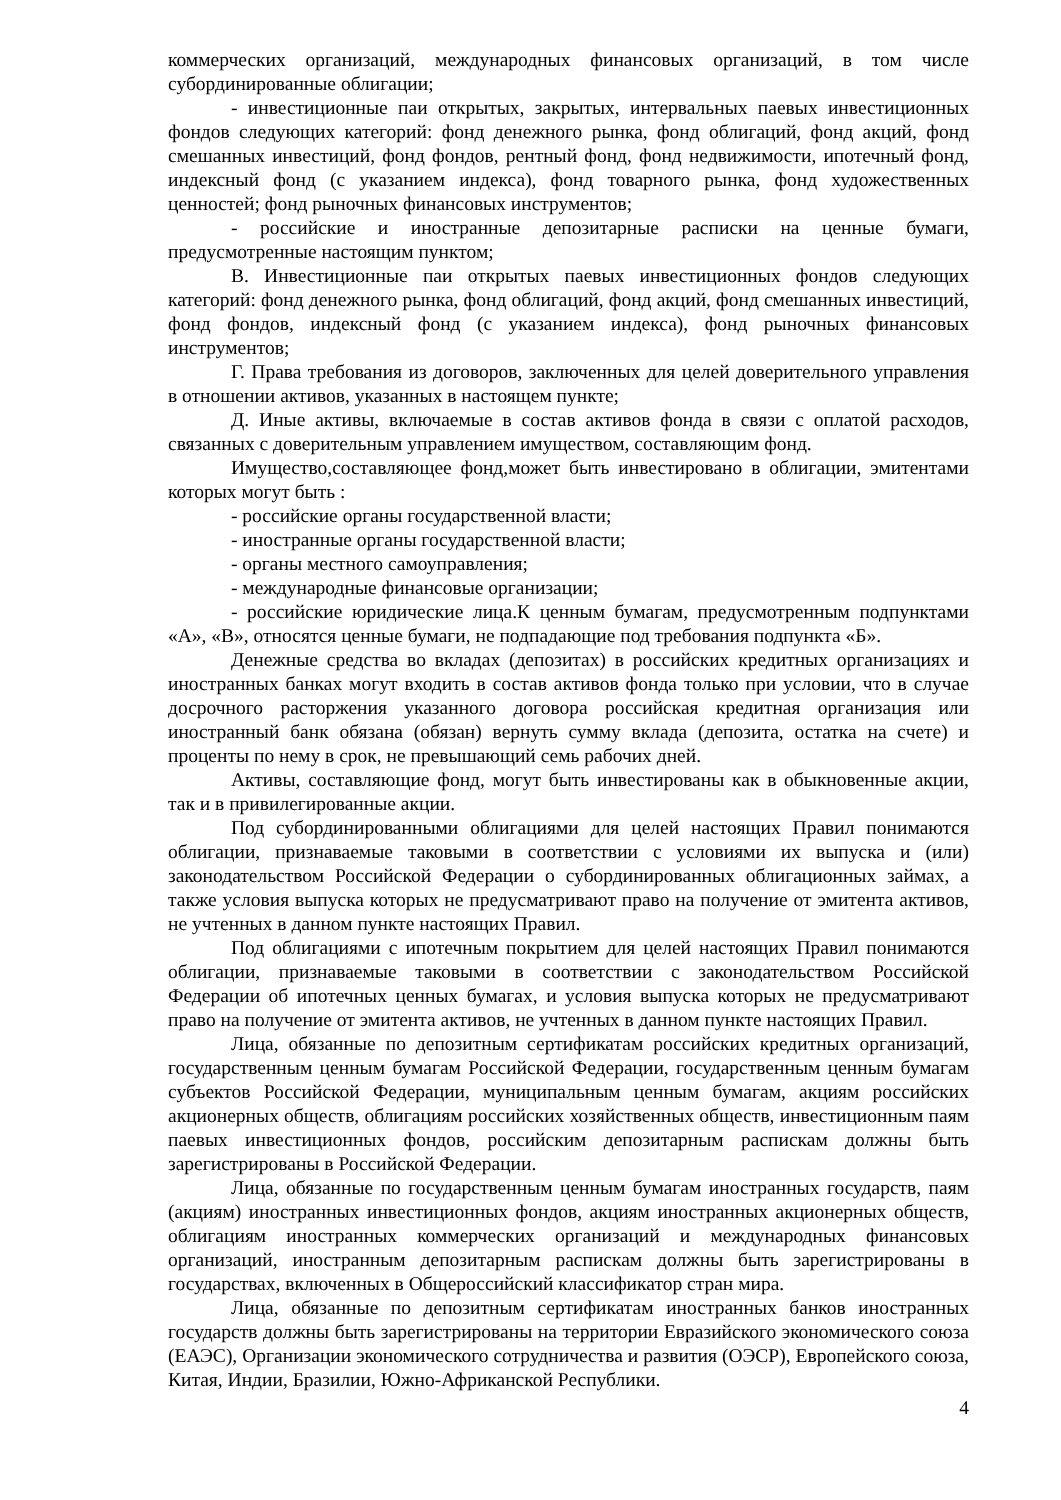коммерческих организаций, международных финансовых организаций, в том числе субординированные облигации;
- инвестиционные паи открытых, закрытых, интервальных паевых инвестиционных фондов следующих категорий: фонд денежного рынка, фонд облигаций, фонд акций, фонд смешанных инвестиций, фонд фондов, рентный фонд, фонд недвижимости, ипотечный фонд, индексный фонд (с указанием индекса), фонд товарного рынка, фонд художественных ценностей; фонд рыночных финансовых инструментов;
- российские и иностранные депозитарные расписки на ценные бумаги, предусмотренные настоящим пунктом;
В. Инвестиционные паи открытых паевых инвестиционных фондов следующих категорий: фонд денежного рынка, фонд облигаций, фонд акций, фонд смешанных инвестиций, фонд фондов, индексный фонд (с указанием индекса), фонд рыночных финансовых инструментов;
Г. Права требования из договоров, заключенных для целей доверительного управления в отношении активов, указанных в настоящем пункте;
Д. Иные активы, включаемые в состав активов фонда в связи с оплатой расходов, связанных с доверительным управлением имуществом, составляющим фонд.
Имущество,составляющее фонд,может быть инвестировано в облигации, эмитентами которых могут быть :
- российские органы государственной власти;
- иностранные органы государственной власти;
- органы местного самоуправления;
- международные финансовые организации;
- российские юридические лица.К ценным бумагам, предусмотренным подпунктами «А», «В», относятся ценные бумаги, не подпадающие под требования подпункта «Б».
Денежные средства во вкладах (депозитах) в российских кредитных организациях и иностранных банках могут входить в состав активов фонда только при условии, что в случае досрочного расторжения указанного договора российская кредитная организация или иностранный банк обязана (обязан) вернуть сумму вклада (депозита, остатка на счете) и проценты по нему в срок, не превышающий семь рабочих дней.
Активы, составляющие фонд, могут быть инвестированы как в обыкновенные акции, так и в привилегированные акции.
Под субординированными облигациями для целей настоящих Правил понимаются облигации, признаваемые таковыми в соответствии с условиями их выпуска и (или) законодательством Российской Федерации о субординированных облигационных займах, а также условия выпуска которых не предусматривают право на получение от эмитента активов, не учтенных в данном пункте настоящих Правил.
Под облигациями с ипотечным покрытием для целей настоящих Правил понимаются облигации, признаваемые таковыми в соответствии с законодательством Российской Федерации об ипотечных ценных бумагах, и условия выпуска которых не предусматривают право на получение от эмитента активов, не учтенных в данном пункте настоящих Правил.
Лица, обязанные по депозитным сертификатам российских кредитных организаций, государственным ценным бумагам Российской Федерации, государственным ценным бумагам субъектов Российской Федерации, муниципальным ценным бумагам, акциям российских акционерных обществ, облигациям российских хозяйственных обществ, инвестиционным паям паевых инвестиционных фондов, российским депозитарным распискам должны быть зарегистрированы в Российской Федерации.
Лица, обязанные по государственным ценным бумагам иностранных государств, паям (акциям) иностранных инвестиционных фондов, акциям иностранных акционерных обществ, облигациям иностранных коммерческих организаций и международных финансовых организаций, иностранным депозитарным распискам должны быть зарегистрированы в государствах, включенных в Общероссийский классификатор стран мира.
Лица, обязанные по депозитным сертификатам иностранных банков иностранных государств должны быть зарегистрированы на территории Евразийского экономического союза (ЕАЭС), Организации экономического сотрудничества и развития (ОЭСР), Европейского союза, Китая, Индии, Бразилии, Южно-Африканской Республики.
4